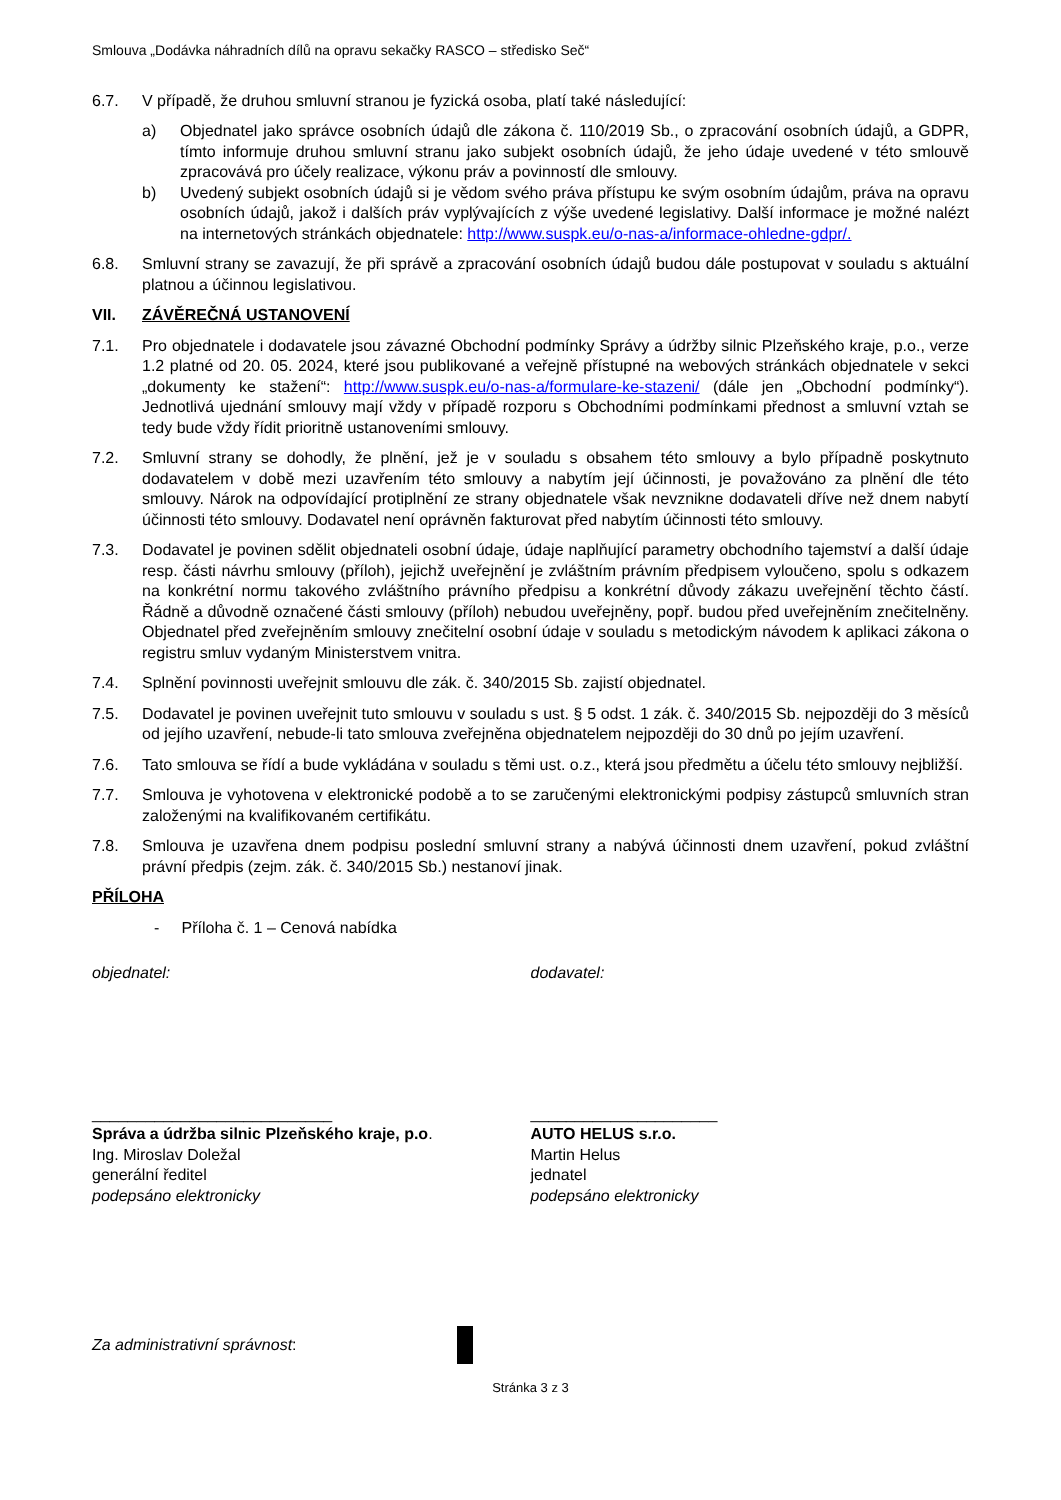Smlouva „Dodávka náhradních dílů na opravu sekačky RASCO – středisko Seč“
6.7. V případě, že druhou smluvní stranou je fyzická osoba, platí také následující:
a) Objednatel jako správce osobních údajů dle zákona č. 110/2019 Sb., o zpracování osobních údajů, a GDPR, tímto informuje druhou smluvní stranu jako subjekt osobních údajů, že jeho údaje uvedené v této smlouvě zpracovává pro účely realizace, výkonu práv a povinností dle smlouvy.
b) Uvedený subjekt osobních údajů si je vědom svého práva přístupu ke svým osobním údajům, práva na opravu osobních údajů, jakož i dalších práv vyplývajících z výše uvedené legislativy. Další informace je možné nalézt na internetových stránkách objednatele: http://www.suspk.eu/o-nas-a/informace-ohledne-gdpr/.
6.8. Smluvní strany se zavazují, že při správě a zpracování osobních údajů budou dále postupovat v souladu s aktuální platnou a účinnou legislativou.
VII. ZÁVĚREČNÁ USTANOVENÍ
7.1. Pro objednatele i dodavatele jsou závazné Obchodní podmínky Správy a údržby silnic Plzeňského kraje, p.o., verze 1.2 platné od 20. 05. 2024, které jsou publikované a veřejně přístupné na webových stránkách objednatele v sekci „dokumenty ke stažení“: http://www.suspk.eu/o-nas-a/formulare-ke-stazeni/ (dále jen „Obchodní podmínky“). Jednotlivá ujednání smlouvy mají vždy v případě rozporu s Obchodními podmínkami přednost a smluvní vztah se tedy bude vždy řídit prioritně ustanoveními smlouvy.
7.2. Smluvní strany se dohodly, že plnění, jež je v souladu s obsahem této smlouvy a bylo případně poskytnuto dodavatelem v době mezi uzavřením této smlouvy a nabytím její účinnosti, je považováno za plnění dle této smlouvy. Nárok na odpovídající protiplnění ze strany objednatele však nevznikne dodavateli dříve než dnem nabytí účinnosti této smlouvy. Dodavatel není oprávněn fakturovat před nabytím účinnosti této smlouvy.
7.3. Dodavatel je povinen sdělit objednateli osobní údaje, údaje naplňující parametry obchodního tajemství a další údaje resp. části návrhu smlouvy (příloh), jejichž uveřejnění je zvláštním právním předpisem vyloučeno, spolu s odkazem na konkrétní normu takového zvláštního právního předpisu a konkrétní důvody zákazu uveřejnění těchto částí. Řádně a důvodně označené části smlouvy (příloh) nebudou uveřejněny, popř. budou před uveřejněním znečitelněny. Objednatel před zveřejněním smlouvy znečitelní osobní údaje v souladu s metodickým návodem k aplikaci zákona o registru smluv vydaným Ministerstvem vnitra.
7.4. Splnění povinnosti uveřejnit smlouvu dle zák. č. 340/2015 Sb. zajistí objednatel.
7.5. Dodavatel je povinen uveřejnit tuto smlouvu v souladu s ust. § 5 odst. 1 zák. č. 340/2015 Sb. nejpozději do 3 měsíců od jejího uzavření, nebude-li tato smlouva zveřejněna objednatelem nejpozději do 30 dnů po jejím uzavření.
7.6. Tato smlouva se řídí a bude vykládána v souladu s těmi ust. o.z., která jsou předmětu a účelu této smlouvy nejbližší.
7.7. Smlouva je vyhotovena v elektronické podobě a to se zaručenými elektronickými podpisy zástupců smluvních stran založenými na kvalifikovaném certifikátu.
7.8. Smlouva je uzavřena dnem podpisu poslední smluvní strany a nabývá účinnosti dnem uzavření, pokud zvláštní právní předpis (zejm. zák. č. 340/2015 Sb.) nestanoví jinak.
PŘÍLOHA
- Příloha č. 1 – Cenová nabídka
objednatel: dodavatel:
___________________________
Správa a údržba silnic Plzeňského kraje, p.o.
Ing. Miroslav Doležal
generální ředitel
podepsáno elektronicky
_____________________
AUTO HELUS s.r.o.
Martin Helus
jednatel
podepsáno elektronicky
Za administrativní správnost:
Stránka 3 z 3